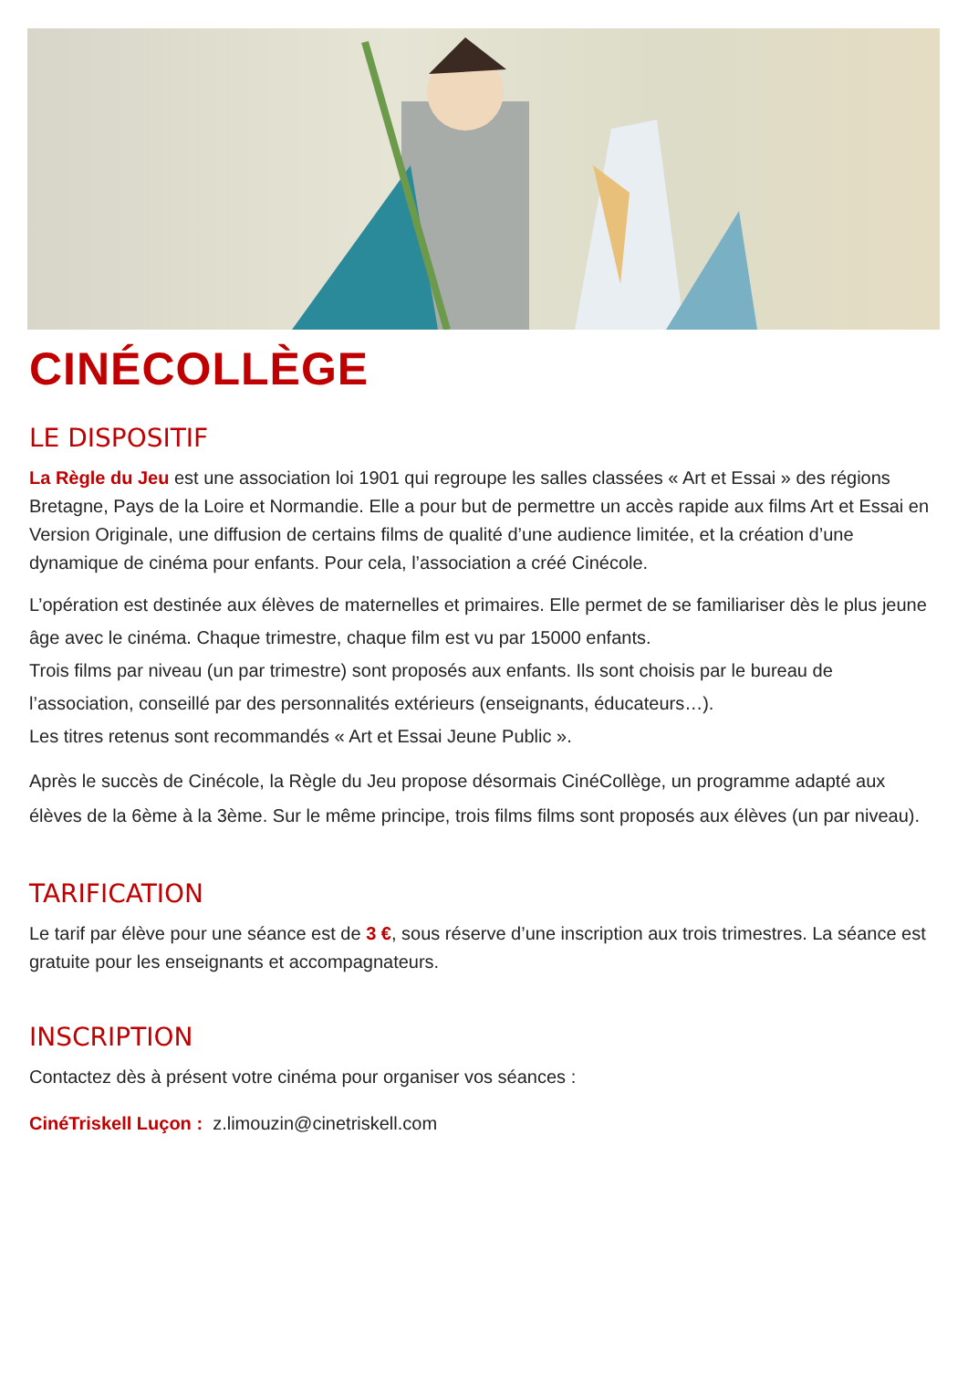CINÉCOLLÈGE
LE DISPOSITIF
La Règle du Jeu est une association loi 1901 qui regroupe les salles classées « Art et Essai » des régions Bretagne, Pays de la Loire et Normandie. Elle a pour but de permettre un accès rapide aux films Art et Essai en Version Originale, une diffusion de certains films de qualité d’une audience limitée, et la création d’une dynamique de cinéma pour enfants. Pour cela, l’association a créé Cinécole.
L’opération est destinée aux élèves de maternelles et primaires. Elle permet de se familiariser dès le plus jeune âge avec le cinéma. Chaque trimestre, chaque film est vu par 15000 enfants.
Trois films par niveau (un par trimestre) sont proposés aux enfants. Ils sont choisis par le bureau de l’association, conseillé par des personnalités extérieurs (enseignants, éducateurs…).
Les titres retenus sont recommandés « Art et Essai Jeune Public ».
Après le succès de Cinécole, la Règle du Jeu propose désormais CinéCollège, un programme adapté aux élèves de la 6ème à la 3ème. Sur le même principe, trois films films sont proposés aux élèves (un par niveau).
TARIFICATION
Le tarif par élève pour une séance est de 3 €, sous réserve d’une inscription aux trois trimestres. La séance est gratuite pour les enseignants et accompagnateurs.
INSCRIPTION
Contactez dès à présent votre cinéma pour organiser vos séances :
CinéTriskell Luçon : z.limouzin@cinetriskell.com